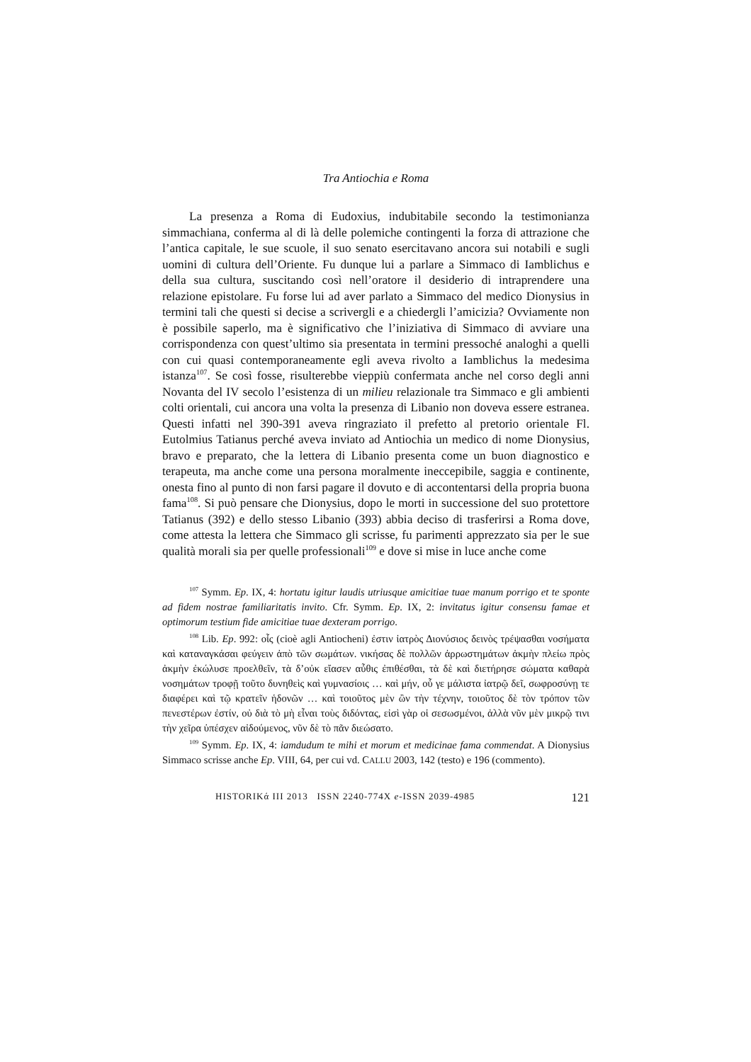Tra Antiochia e Roma
La presenza a Roma di Eudoxius, indubitabile secondo la testimonianza simmachiana, conferma al di là delle polemiche contingenti la forza di attrazione che l’antica capitale, le sue scuole, il suo senato esercitavano ancora sui notabili e sugli uomini di cultura dell’Oriente. Fu dunque lui a parlare a Simmaco di Iamblichus e della sua cultura, suscitando così nell’oratore il desiderio di intraprendere una relazione epistolare. Fu forse lui ad aver parlato a Simmaco del medico Dionysius in termini tali che questi si decise a scrivergli e a chiedergli l’amicizia? Ovviamente non è possibile saperlo, ma è significativo che l’iniziativa di Simmaco di avviare una corrispondenza con quest’ultimo sia presentata in termini pressoché analoghi a quelli con cui quasi contemporaneamente egli aveva rivolto a Iamblichus la medesima istanza<sup>107</sup>. Se così fosse, risulterebbe vieppiù confermata anche nel corso degli anni Novanta del IV secolo l’esistenza di un milieu relazionale tra Simmaco e gli ambienti colti orientali, cui ancora una volta la presenza di Libanio non doveva essere estranea. Questi infatti nel 390-391 aveva ringraziato il prefetto al pretorio orientale Fl. Eutolmius Tatianus perché aveva inviato ad Antiochia un medico di nome Dionysius, bravo e preparato, che la lettera di Libanio presenta come un buon diagnostico e terapeuta, ma anche come una persona moralmente ineccepibile, saggia e continente, onesta fino al punto di non farsi pagare il dovuto e di accontentarsi della propria buona fama<sup>108</sup>. Si può pensare che Dionysius, dopo le morti in successione del suo protettore Tatianus (392) e dello stesso Libanio (393) abbia deciso di trasferirsi a Roma dove, come attesta la lettera che Simmaco gli scrisse, fu parimenti apprezzato sia per le sue qualità morali sia per quelle professionali<sup>109</sup> e dove si mise in luce anche come
<sup>107</sup> Symm. Ep. IX, 4: hortatu igitur laudis utriusque amicitiae tuae manum porrigo et te sponte ad fidem nostrae familiaritatis invito. Cfr. Symm. Ep. IX, 2: invitatus igitur consensu famae et optimorum testium fide amicitiae tuae dexteram porrigo.
<sup>108</sup> Lib. Ep. 992: οἷς (cioè agli Antiocheni) ἐστιν ἰατρὸς Διονύσιος δεινὸς τρέψασθαι νοσήματα καὶ καταναγκάσαι φεύγειν ἀπὸ τῶν σωμάτων. νικήσας δὲ πολλῶν ἀρρωστημάτων ἀκμὴν πλείω πρὸς ἀκμὴν ἐκώλυσε προελθεῖν, τὰ δ’οὐκ εἴασεν αὖθις ἐπιθέσθαι, τὰ δὲ καὶ διετήρησε σώματα καθαρὰ νοσημάτων τροφῇ τοῦτο δυνηθεὶς καὶ γυμνασίοις … καὶ μήν, οὗ γε μάλιστα ἰατρῷ δεῖ, σωφροσύνῃ τε διαφέρει καὶ τῷ κρατεῖν ἡδονῶν … καὶ τοιοῦτος μὲν ὢν τὴν τέχνην, τοιοῦτος δὲ τὸν τρόπον τῶν πενεστέρων ἐστίν, οὐ διὰ τὸ μὴ εἶναι τοὺς διδόντας, εἰσὶ γὰρ οἱ σεσωσμένοι, ἀλλὰ νῦν μὲν μικρῷ τινι τὴν χεῖρα ὑπέσχεν αἰδούμενος, νῦν δὲ τὸ πᾶν διεώσατο.
<sup>109</sup> Symm. Ep. IX, 4: iamdudum te mihi et morum et medicinae fama commendat. A Dionysius Simmaco scrisse anche Ep. VIII, 64, per cui vd. CALLU 2003, 142 (testo) e 196 (commento).
HISTORIKά III 2013 ISSN 2240-774X e-ISSN 2039-4985 121